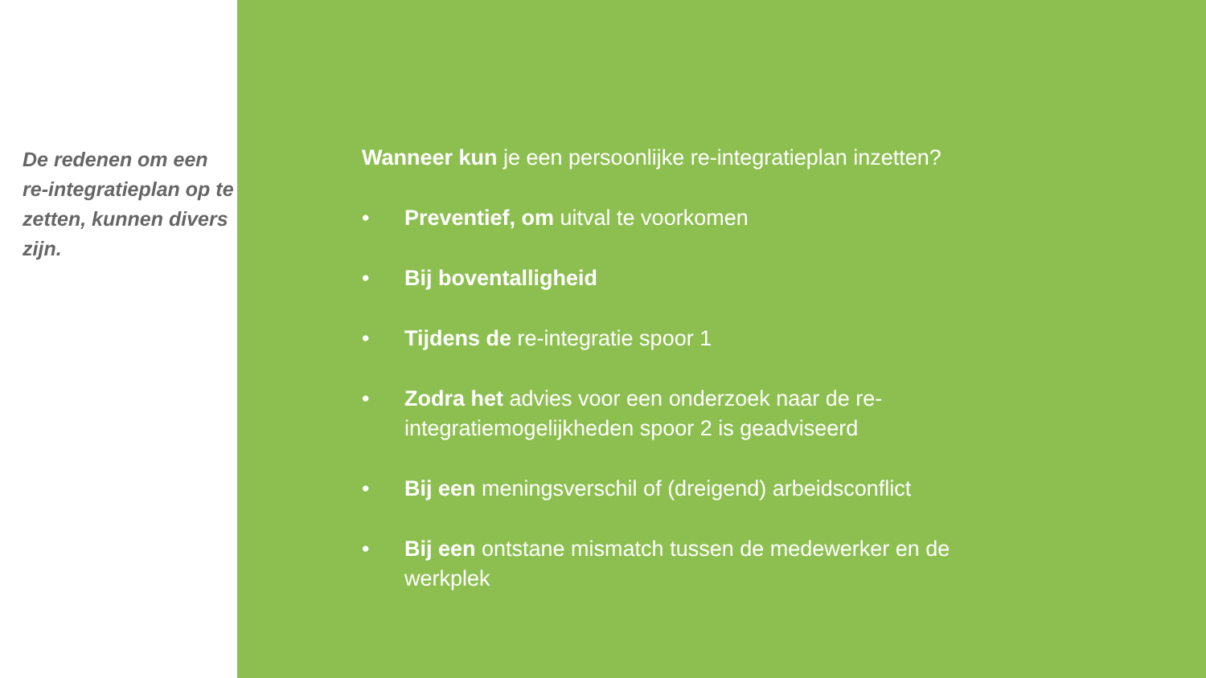De redenen om een re-integratieplan op te zetten, kunnen divers zijn.
Wanneer kun je een persoonlijke re-integratieplan inzetten?
• Preventief, om uitval te voorkomen
• Bij boventalligheid
• Tijdens de re-integratie spoor 1
• Zodra het advies voor een onderzoek naar de re-integratiemogelijkheden spoor 2 is geadviseerd
• Bij een meningsverschil of (dreigend) arbeidsconflict
• Bij een ontstane mismatch tussen de medewerker en de werkplek